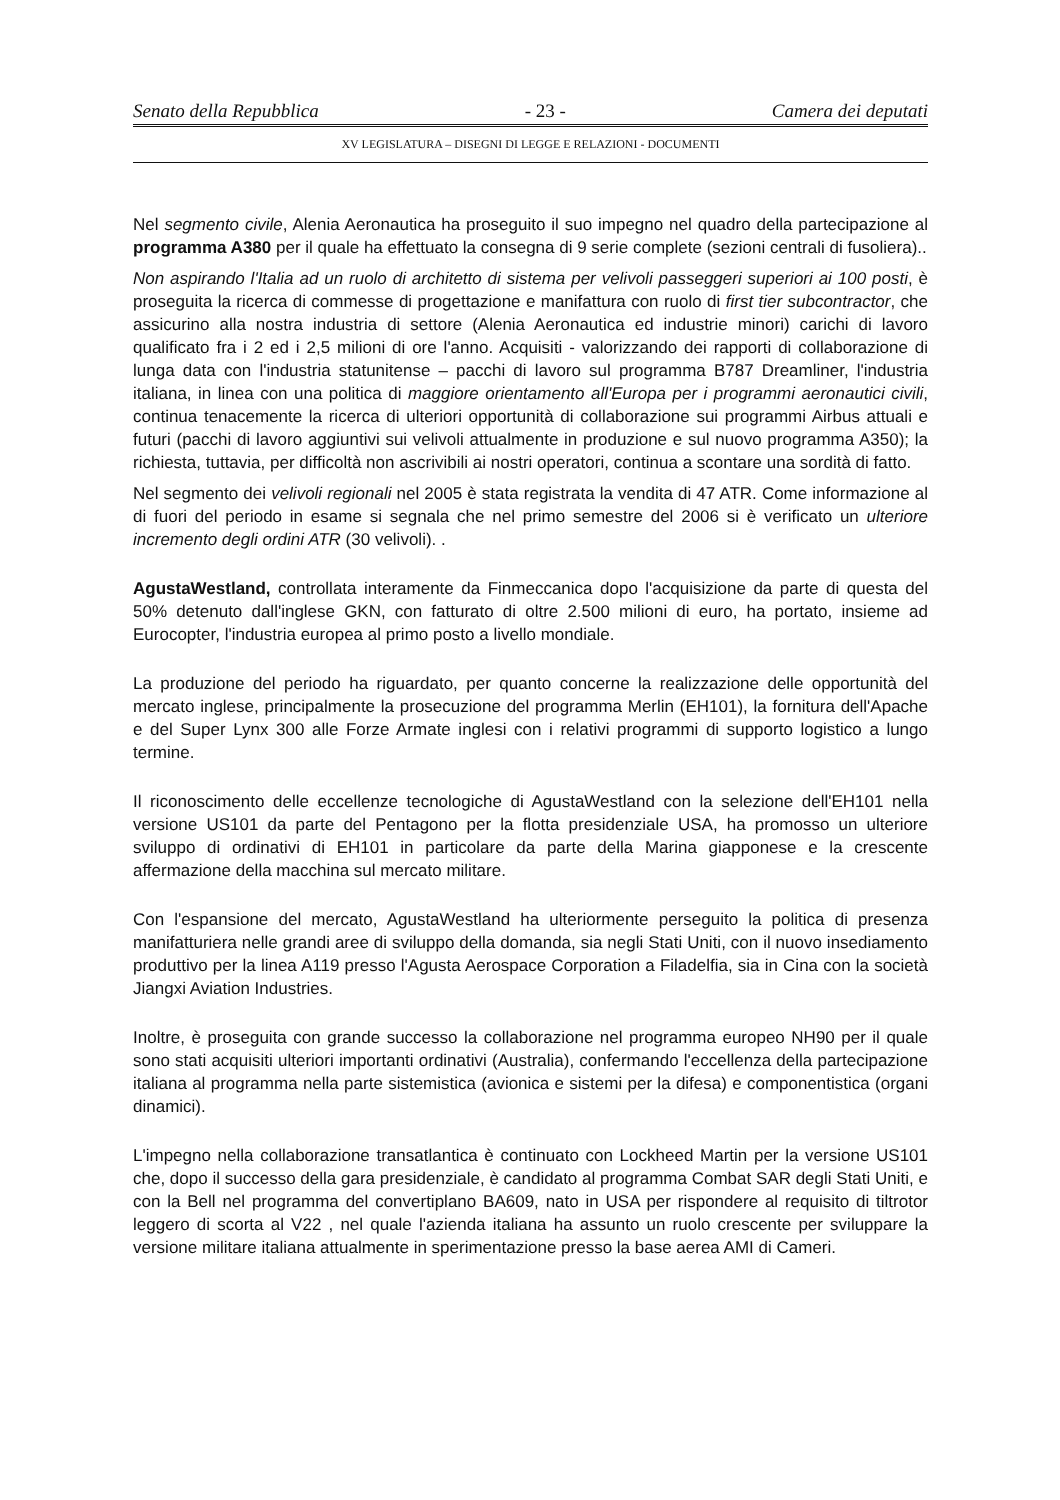Senato della Repubblica - 23 - Camera dei deputati
XV LEGISLATURA – DISEGNI DI LEGGE E RELAZIONI - DOCUMENTI
Nel segmento civile, Alenia Aeronautica ha proseguito il suo impegno nel quadro della partecipazione al programma A380 per il quale ha effettuato la consegna di 9 serie complete (sezioni centrali di fusoliera)..
Non aspirando l'Italia ad un ruolo di architetto di sistema per velivoli passeggeri superiori ai 100 posti, è proseguita la ricerca di commesse di progettazione e manifattura con ruolo di first tier subcontractor, che assicurino alla nostra industria di settore (Alenia Aeronautica ed industrie minori) carichi di lavoro qualificato fra i 2 ed i 2,5 milioni di ore l'anno. Acquisiti - valorizzando dei rapporti di collaborazione di lunga data con l'industria statunitense – pacchi di lavoro sul programma B787 Dreamliner, l'industria italiana, in linea con una politica di maggiore orientamento all'Europa per i programmi aeronautici civili, continua tenacemente la ricerca di ulteriori opportunità di collaborazione sui programmi Airbus attuali e futuri (pacchi di lavoro aggiuntivi sui velivoli attualmente in produzione e sul nuovo programma A350); la richiesta, tuttavia, per difficoltà non ascrivibili ai nostri operatori, continua a scontare una sordità di fatto.
Nel segmento dei velivoli regionali nel 2005 è stata registrata la vendita di 47 ATR. Come informazione al di fuori del periodo in esame si segnala che nel primo semestre del 2006 si è verificato un ulteriore incremento degli ordini ATR (30 velivoli). .
AgustaWestland, controllata interamente da Finmeccanica dopo l'acquisizione da parte di questa del 50% detenuto dall'inglese GKN, con fatturato di oltre 2.500 milioni di euro, ha portato, insieme ad Eurocopter, l'industria europea al primo posto a livello mondiale.
La produzione del periodo ha riguardato, per quanto concerne la realizzazione delle opportunità del mercato inglese, principalmente la prosecuzione del programma Merlin (EH101), la fornitura dell'Apache e del Super Lynx 300 alle Forze Armate inglesi con i relativi programmi di supporto logistico a lungo termine.
Il riconoscimento delle eccellenze tecnologiche di AgustaWestland con la selezione dell'EH101 nella versione US101 da parte del Pentagono per la flotta presidenziale USA, ha promosso un ulteriore sviluppo di ordinativi di EH101 in particolare da parte della Marina giapponese e la crescente affermazione della macchina sul mercato militare.
Con l'espansione del mercato, AgustaWestland ha ulteriormente perseguito la politica di presenza manifatturiera nelle grandi aree di sviluppo della domanda, sia negli Stati Uniti, con il nuovo insediamento produttivo per la linea A119 presso l'Agusta Aerospace Corporation a Filadelfia, sia in Cina con la società Jiangxi Aviation Industries.
Inoltre, è proseguita con grande successo la collaborazione nel programma europeo NH90 per il quale sono stati acquisiti ulteriori importanti ordinativi (Australia), confermando l'eccellenza della partecipazione italiana al programma nella parte sistemistica (avionica e sistemi per la difesa) e componentistica (organi dinamici).
L'impegno nella collaborazione transatlantica è continuato con Lockheed Martin per la versione US101 che, dopo il successo della gara presidenziale, è candidato al programma Combat SAR degli Stati Uniti, e con la Bell nel programma del convertiplano BA609, nato in USA per rispondere al requisito di tiltrotor leggero di scorta al V22 , nel quale l'azienda italiana ha assunto un ruolo crescente per sviluppare la versione militare italiana attualmente in sperimentazione presso la base aerea AMI di Cameri.